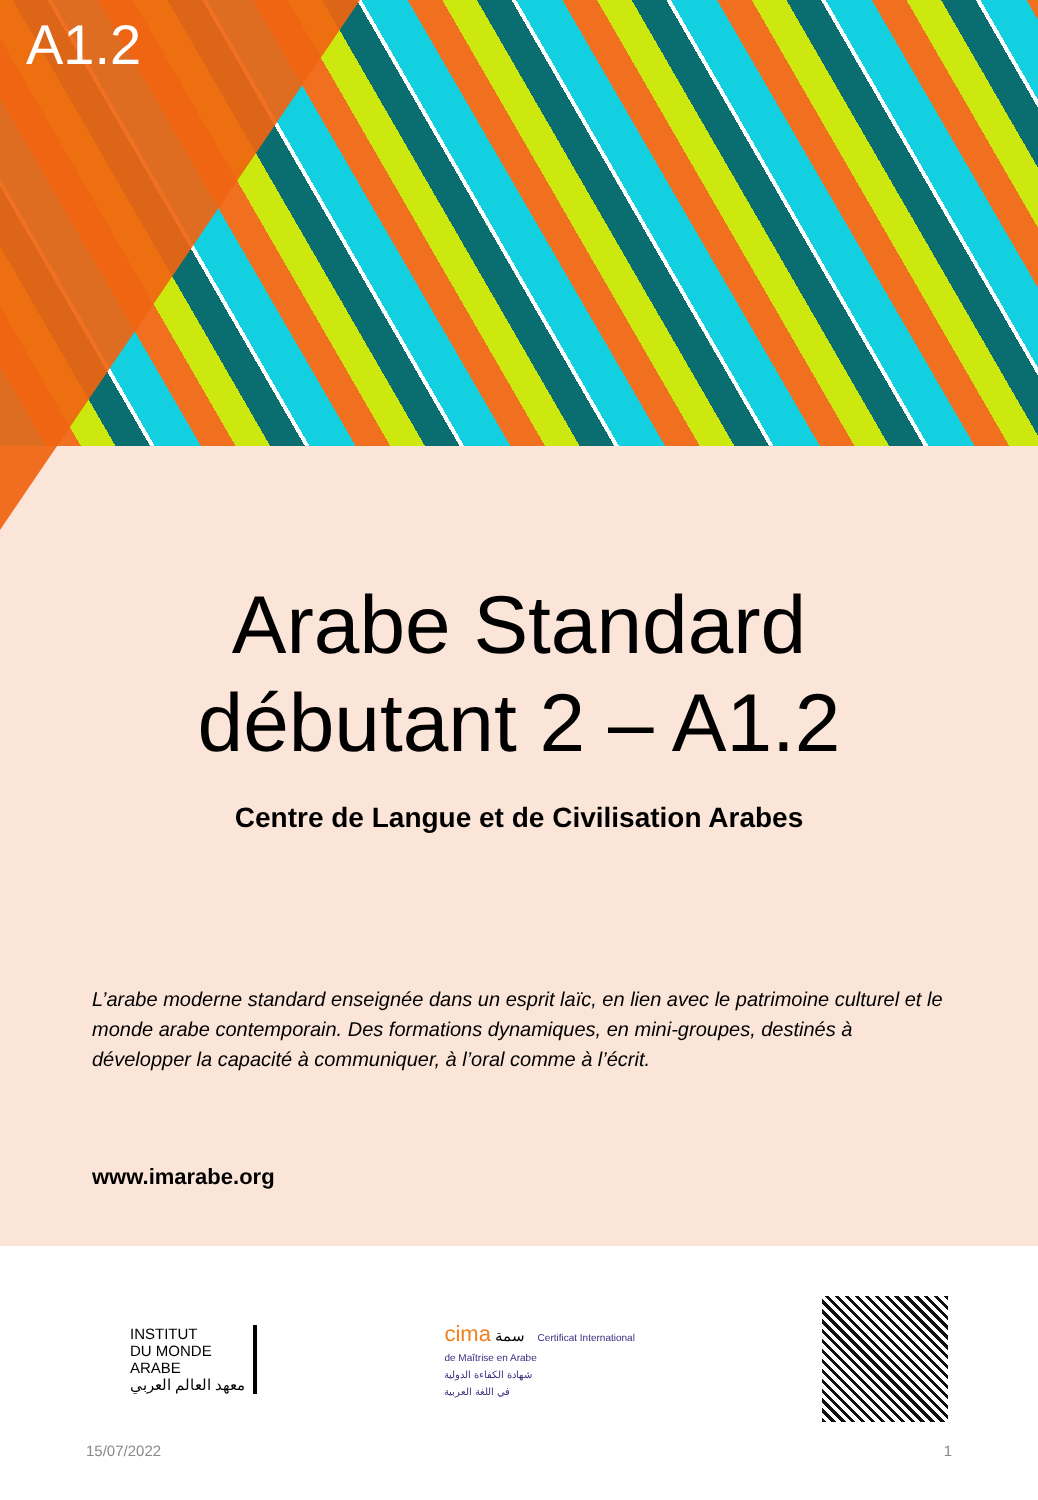A1.2
Arabe Standard débutant 2 – A1.2
Centre de Langue et de Civilisation Arabes
L’arabe moderne standard enseignée dans un esprit laïc, en lien avec le patrimoine culturel et le monde arabe contemporain. Des formations dynamiques, en mini-groupes, destinés à développer la capacité à communiquer, à l’oral comme à l’écrit.
www.imarabe.org
INSTITUT
DU MONDE
ARABE
معهد العالم العربي
cima سمة Certificat International
de Maîtrise en Arabe
شهادة الكفاءة الدولية
في اللغة العربية
15/07/2022 1